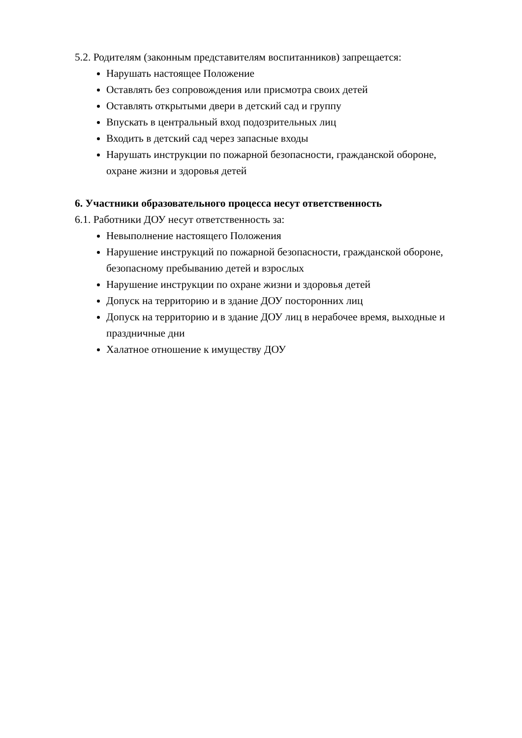5.2. Родителям (законным представителям воспитанников) запрещается:
Нарушать настоящее Положение
Оставлять без сопровождения или присмотра своих детей
Оставлять открытыми двери в детский сад и группу
Впускать в центральный вход подозрительных лиц
Входить в детский сад через запасные входы
Нарушать инструкции по пожарной безопасности, гражданской обороне, охране жизни и здоровья детей
6. Участники образовательного процесса несут ответственность
6.1. Работники ДОУ несут ответственность за:
Невыполнение настоящего Положения
Нарушение инструкций по пожарной безопасности, гражданской обороне, безопасному пребыванию детей и взрослых
Нарушение инструкции по охране жизни и здоровья детей
Допуск на территорию и в здание ДОУ посторонних лиц
Допуск на территорию и в здание ДОУ лиц в нерабочее время, выходные и праздничные дни
Халатное отношение к имуществу ДОУ